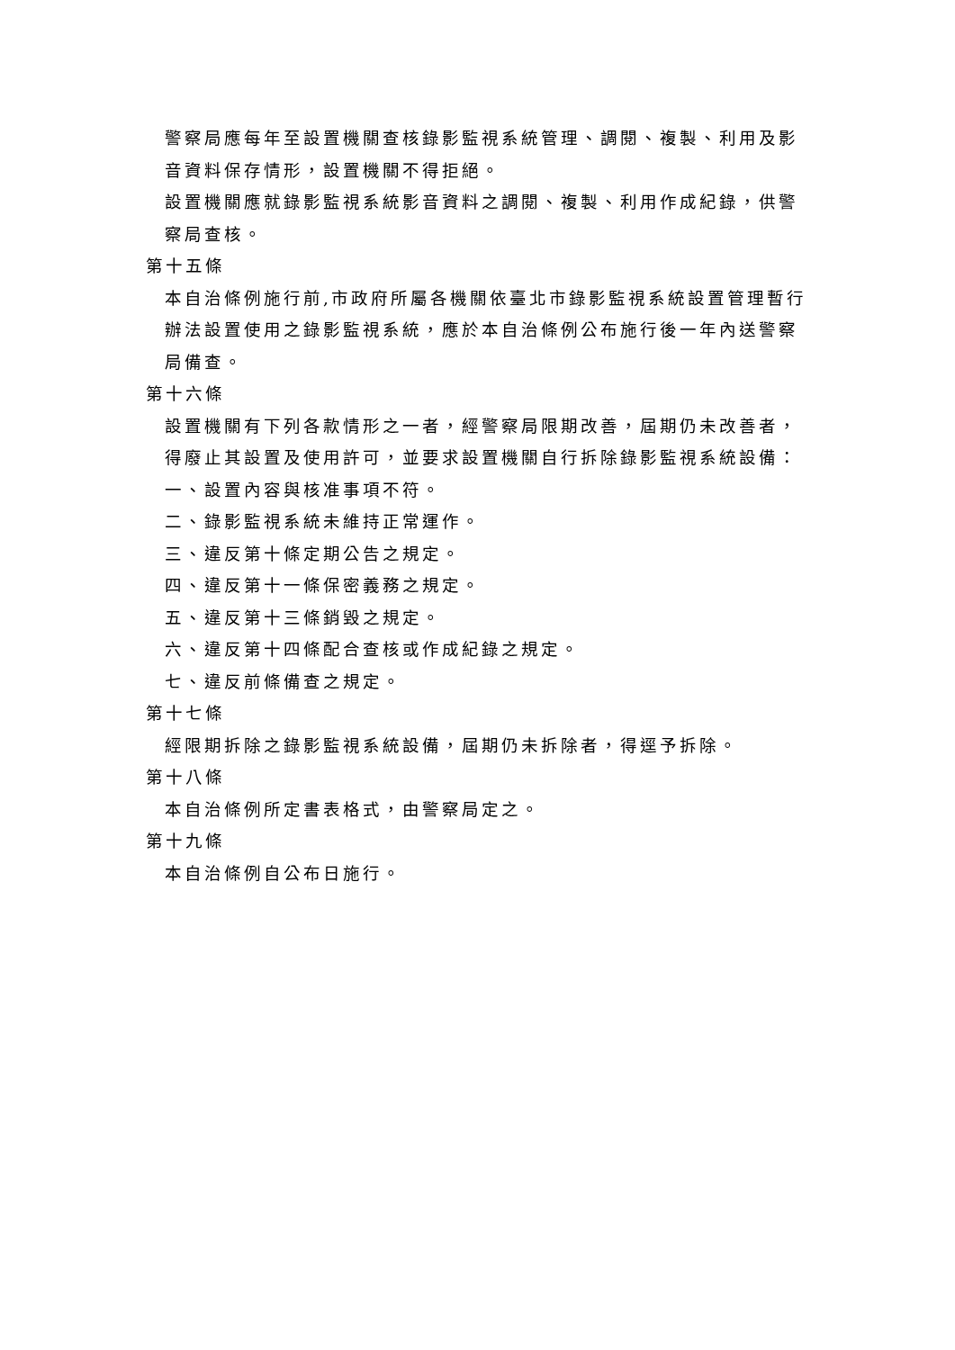警察局應每年至設置機關查核錄影監視系統管理、調閱、複製、利用及影音資料保存情形，設置機關不得拒絕。
設置機關應就錄影監視系統影音資料之調閱、複製、利用作成紀錄，供警察局查核。
第十五條
本自治條例施行前,市政府所屬各機關依臺北市錄影監視系統設置管理暫行辦法設置使用之錄影監視系統，應於本自治條例公布施行後一年內送警察局備查。
第十六條
設置機關有下列各款情形之一者，經警察局限期改善，屆期仍未改善者，得廢止其設置及使用許可，並要求設置機關自行拆除錄影監視系統設備：
一、設置內容與核准事項不符。
二、錄影監視系統未維持正常運作。
三、違反第十條定期公告之規定。
四、違反第十一條保密義務之規定。
五、違反第十三條銷毀之規定。
六、違反第十四條配合查核或作成紀錄之規定。
七、違反前條備查之規定。
第十七條
經限期拆除之錄影監視系統設備，屆期仍未拆除者，得逕予拆除。
第十八條
本自治條例所定書表格式，由警察局定之。
第十九條
本自治條例自公布日施行。